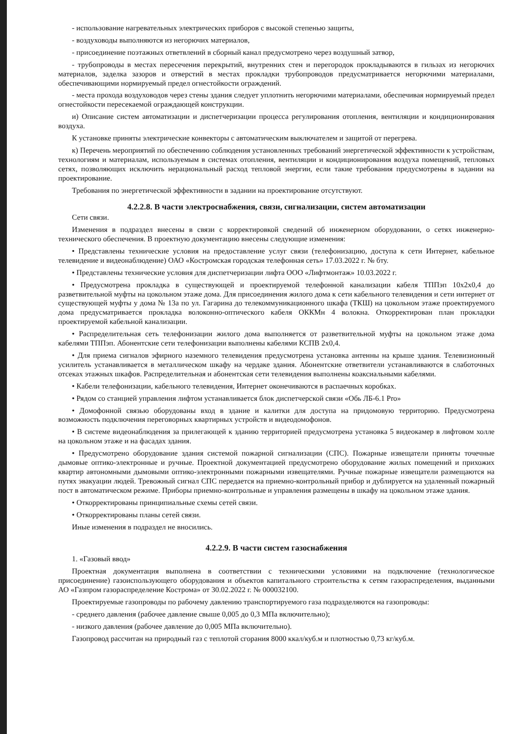- использование нагревательных электрических приборов с высокой степенью защиты,
- воздуховоды выполняются из негорючих материалов,
- присоединение поэтажных ответвлений в сборный канал предусмотрено через воздушный затвор,
- трубопроводы в местах пересечения перекрытий, внутренних стен и перегородок прокладываются в гильзах из негорючих материалов, заделка зазоров и отверстий в местах прокладки трубопроводов предусматривается негорючими материалами, обеспечивающими нормируемый предел огнестойкости ограждений.
- места прохода воздуховодов через стены здания следует уплотнить негорючими материалами, обеспечивая нормируемый предел огнестойкости пересекаемой ограждающей конструкции.
и) Описание систем автоматизации и диспетчеризации процесса регулирования отопления, вентиляции и кондиционирования воздуха.
К установке приняты электрические конвекторы с автоматическим выключателем и защитой от перегрева.
к) Перечень мероприятий по обеспечению соблюдения установленных требований энергетической эффективности к устройствам, технологиям и материалам, используемым в системах отопления, вентиляции и кондиционирования воздуха помещений, тепловых сетях, позволяющих исключить нерациональный расход тепловой энергии, если такие требования предусмотрены в задании на проектирование.
Требования по энергетической эффективности в задании на проектирование отсутствуют.
4.2.2.8. В части электроснабжения, связи, сигнализации, систем автоматизации
Сети связи.
Изменения в подраздел внесены в связи с корректировкой сведений об инженерном оборудовании, о сетях инженерно-технического обеспечения. В проектную документацию внесены следующие изменения:
• Представлены технические условия на предоставление услуг связи (телефонизацию, доступа к сети Интернет, кабельное телевидение и видеонаблюдение) ОАО «Костромская городская телефонная сеть» 17.03.2022 г. № бту.
• Представлены технические условия для диспетчеризации лифта ООО «Лифтмонтаж» 10.03.2022 г.
• Предусмотрена прокладка в существующей и проектируемой телефонной канализации кабеля ТППэп 10х2х0,4 до разветвительной муфты на цокольном этаже дома. Для присоединения жилого дома к сети кабельного телевидения и сети интернет от существующей муфты у дома № 13а по ул. Гагарина до телекоммуникационного шкафа (ТКШ) на цокольном этаже проектируемого дома предусматривается прокладка волоконно-оптического кабеля ОККМн 4 волокна. Откорректирован план прокладки проектируемой кабельной канализации.
• Распределительная сеть телефонизации жилого дома выполняется от разветвительной муфты на цокольном этаже дома кабелями ТППэп. Абонентские сети телефонизации выполнены кабелями КСПВ 2х0,4.
• Для приема сигналов эфирного наземного телевидения предусмотрена установка антенны на крыше здания. Телевизионный усилитель устанавливается в металлическом шкафу на чердаке здания. Абонентские ответвители устанавливаются в слаботочных отсеках этажных шкафов. Распределительная и абонентская сети телевидения выполнены коаксиальными кабелями.
• Кабели телефонизации, кабельного телевидения, Интернет оконечиваются в распаечных коробках.
• Рядом со станцией управления лифтом устанавливается блок диспетчерской связи «Обь ЛБ-6.1 Pro»
• Домофонной связью оборудованы вход в здание и калитки для доступа на придомовую территорию. Предусмотрена возможность подключения переговорных квартирных устройств и видеодомофонов.
• В системе видеонаблюдения за прилегающей к зданию территорией предусмотрена установка 5 видеокамер в лифтовом холле на цокольном этаже и на фасадах здания.
• Предусмотрено оборудование здания системой пожарной сигнализации (СПС). Пожарные извещатели приняты точечные дымовые оптико-электронные и ручные. Проектной документацией предусмотрено оборудование жилых помещений и прихожих квартир автономными дымовыми оптико-электронными пожарными извещателями. Ручные пожарные извещатели размещаются на путях эвакуации людей. Тревожный сигнал СПС передается на приемно-контрольный прибор и дублируется на удаленный пожарный пост в автоматическом режиме. Приборы приемно-контрольные и управления размещены в шкафу на цокольном этаже здания.
• Откорректированы принципиальные схемы сетей связи.
• Откорректированы планы сетей связи.
Иные изменения в подраздел не вносились.
4.2.2.9. В части систем газоснабжения
1. «Газовый ввод»
Проектная документация выполнена в соответствии с техническими условиями на подключение (технологическое присоединение) газоиспользующего оборудования и объектов капитального строительства к сетям газораспределения, выданными АО «Газпром газораспределение Кострома» от 30.02.2022 г. № 000032100.
Проектируемые газопроводы по рабочему давлению транспортируемого газа подразделяются на газопроводы:
- среднего давления (рабочее давление свыше 0,005 до 0,3 МПа включительно);
- низкого давления (рабочее давление до 0,005 МПа включительно).
Газопровод рассчитан на природный газ с теплотой сгорания 8000 ккал/куб.м и плотностью 0,73 кг/куб.м.